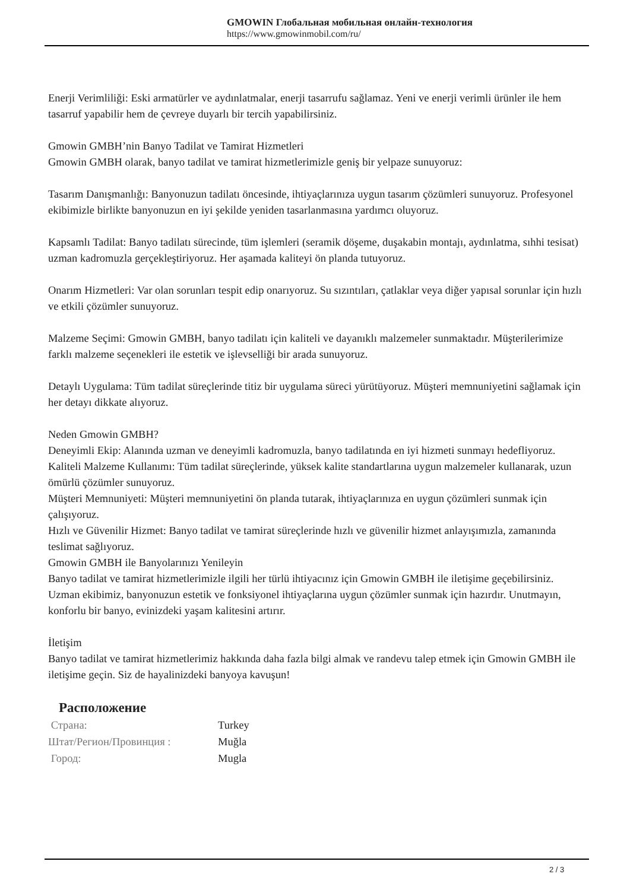GMOWIN Глобальная мобильная онлайн-технология
https://www.gmowinmobil.com/ru/
Enerji Verimliliği: Eski armatürler ve aydınlatmalar, enerji tasarrufu sağlamaz. Yeni ve enerji verimli ürünler ile hem tasarruf yapabilir hem de çevreye duyarlı bir tercih yapabilirsiniz.
Gmowin GMBH’nin Banyo Tadilat ve Tamirat Hizmetleri
Gmowin GMBH olarak, banyo tadilat ve tamirat hizmetlerimizle geniş bir yelpaze sunuyoruz:
Tasarım Danışmanlığı: Banyonuzun tadilatı öncesinde, ihtiyaçlarınıza uygun tasarım çözümleri sunuyoruz. Profesyonel ekibimizle birlikte banyonuzun en iyi şekilde yeniden tasarlanmasına yardımcı oluyoruz.
Kapsamlı Tadilat: Banyo tadilatı sürecinde, tüm işlemleri (seramik döşeme, duşakabin montajı, aydınlatma, sıhhi tesisat) uzman kadromuzla gerçekleştiriyoruz. Her aşamada kaliteyi ön planda tutuyoruz.
Onarım Hizmetleri: Var olan sorunları tespit edip onarıyoruz. Su sızıntıları, çatlaklar veya diğer yapısal sorunlar için hızlı ve etkili çözümler sunuyoruz.
Malzeme Seçimi: Gmowin GMBH, banyo tadilatı için kaliteli ve dayanıklı malzemeler sunmaktadır. Müşterilerimize farklı malzeme seçenekleri ile estetik ve işlevselliği bir arada sunuyoruz.
Detaylı Uygulama: Tüm tadilat süreçlerinde titiz bir uygulama süreci yürütüyoruz. Müşteri memnuniyetini sağlamak için her detayı dikkate alıyoruz.
Neden Gmowin GMBH?
Deneyimli Ekip: Alanında uzman ve deneyimli kadromuzla, banyo tadilatında en iyi hizmeti sunmayı hedefliyoruz.
Kaliteli Malzeme Kullanımı: Tüm tadilat süreçlerinde, yüksek kalite standartlarına uygun malzemeler kullanarak, uzun ömürlü çözümler sunuyoruz.
Müşteri Memnuniyeti: Müşteri memnuniyetini ön planda tutarak, ihtiyaçlarınıza en uygun çözümleri sunmak için çalışıyoruz.
Hızlı ve Güvenilir Hizmet: Banyo tadilat ve tamirat süreçlerinde hızlı ve güvenilir hizmet anlayışımızla, zamanında teslimat sağlıyoruz.
Gmowin GMBH ile Banyolarınızı Yenileyin
Banyo tadilat ve tamirat hizmetlerimizle ilgili her türlü ihtiyacınız için Gmowin GMBH ile iletişime geçebilirsiniz. Uzman ekibimiz, banyonuzun estetik ve fonksiyonel ihtiyaçlarına uygun çözümler sunmak için hazırdır. Unutmayın, konforlu bir banyo, evinizdeki yaşam kalitesini artırır.
İletişim
Banyo tadilat ve tamirat hizmetlerimiz hakkında daha fazla bilgi almak ve randevu talep etmek için Gmowin GMBH ile iletişime geçin. Siz de hayalinizdeki banyoya kavuşun!
Расположение
| Страна: | Turkey |
| Штат/Регион/Провинция : | Muğla |
| Город: | Mugla |
2 / 3